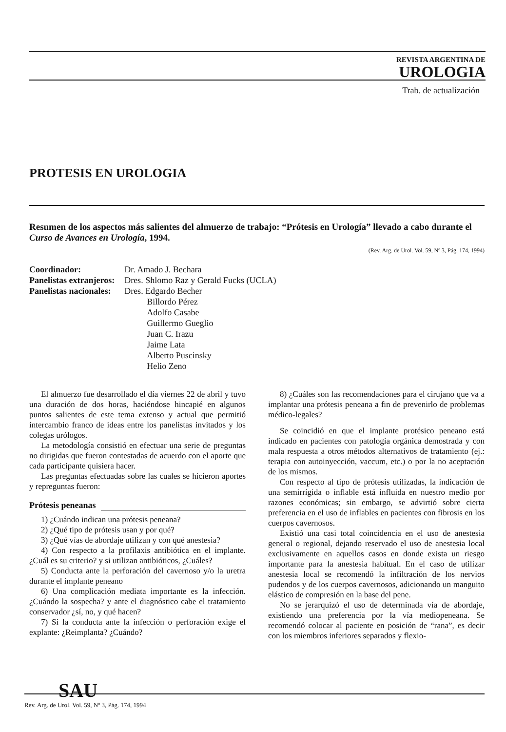REVISTA ARGENTINA DE
UROLOGIA
Trab. de actualización
PROTESIS EN UROLOGIA
Resumen de los aspectos más salientes del almuerzo de trabajo: “Prótesis en Urología” llevado a cabo durante el Curso de Avances en Urología, 1994.
(Rev. Arg. de Urol. Vol. 59, Nº 3, Pág. 174, 1994)
| Coordinador: | Dr. Amado J. Bechara |
| Panelistas extranjeros: | Dres. Shlomo Raz y Gerald Fucks (UCLA) |
| Panelistas nacionales: | Dres. Edgardo Becher Billordo Pérez Adolfo Casabe Guillermo Gueglio Juan C. Irazu Jaime Lata Alberto Puscinsky Helio Zeno |
El almuerzo fue desarrollado el día viernes 22 de abril y tuvo una duración de dos horas, haciéndose hincapié en algunos puntos salientes de este tema extenso y actual que permitió intercambio franco de ideas entre los panelistas invitados y los colegas urólogos.
La metodología consistió en efectuar una serie de preguntas no dirigidas que fueron contestadas de acuerdo con el aporte que cada participante quisiera hacer.
Las preguntas efectuadas sobre las cuales se hicieron aportes y repreguntas fueron:
Prótesis peneanas
1) ¿Cuándo indican una prótesis peneana?
2) ¿Qué tipo de prótesis usan y por qué?
3) ¿Qué vías de abordaje utilizan y con qué anestesia?
4) Con respecto a la profilaxis antibiótica en el implante. ¿Cuál es su criterio? y si utilizan antibióticos, ¿Cuáles?
5) Conducta ante la perforación del cavernoso y/o la uretra durante el implante peneano
6) Una complicación mediata importante es la infección. ¿Cuándo la sospecha? y ante el diagnóstico cabe el tratamiento conservador ¿sí, no, y qué hacen?
7) Si la conducta ante la infección o perforación exige el explante: ¿Reimplanta? ¿Cuándo?
8) ¿Cuáles son las recomendaciones para el cirujano que va a implantar una prótesis peneana a fin de prevenirlo de problemas médico-legales?
Se coincidió en que el implante protésico peneano está indicado en pacientes con patología orgánica demostrada y con mala respuesta a otros métodos alternativos de tratamiento (ej.: terapia con autoinyección, vaccum, etc.) o por la no aceptación de los mismos.
Con respecto al tipo de prótesis utilizadas, la indicación de una semirrígida o inflable está influida en nuestro medio por razones económicas; sin embargo, se advirtió sobre cierta preferencia en el uso de inflables en pacientes con fibrosis en los cuerpos cavernosos.
Existió una casi total coincidencia en el uso de anestesia general o regional, dejando reservado el uso de anestesia local exclusivamente en aquellos casos en donde exista un riesgo importante para la anestesia habitual. En el caso de utilizar anestesia local se recomendó la infiltración de los nervios pudendos y de los cuerpos cavernosos, adicionando un manguito elástico de compresión en la base del pene.
No se jerarquizó el uso de determinada vía de abordaje, existiendo una preferencia por la vía mediopeneana. Se recomendó colocar al paciente en posición de “rana”, es decir con los miembros inferiores separados y flexio-
SAU
Rev. Arg. de Urol. Vol. 59, Nº 3, Pág. 174, 1994